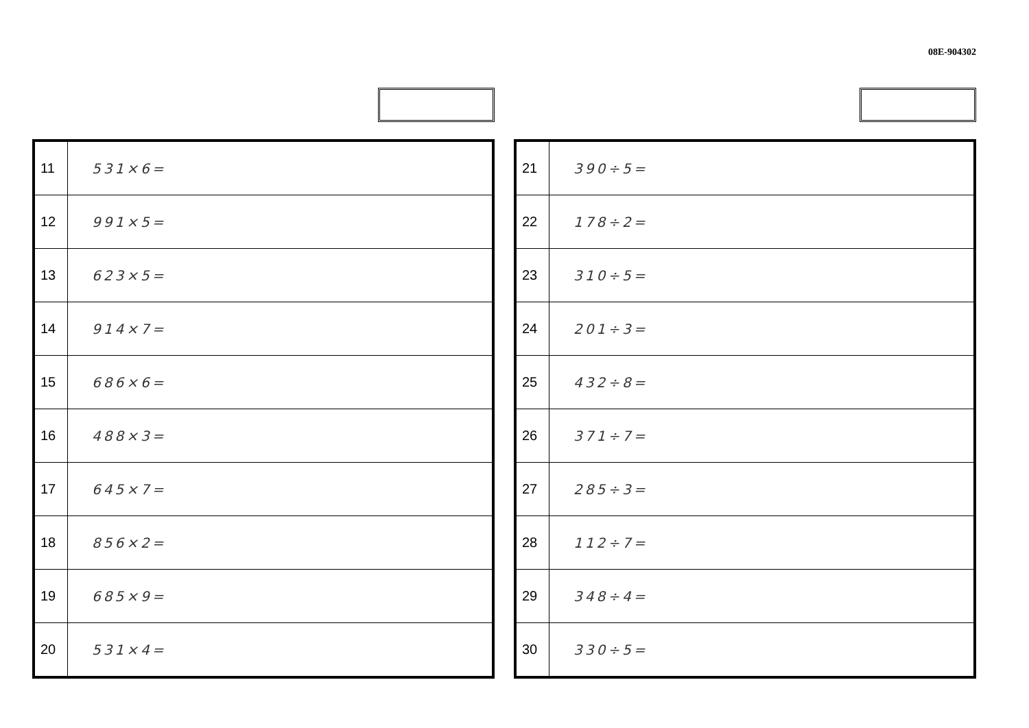08E-904302
| 11 | 531×6= |
| 12 | 991×5= |
| 13 | 623×5= |
| 14 | 914×7= |
| 15 | 686×6= |
| 16 | 488×3= |
| 17 | 645×7= |
| 18 | 856×2= |
| 19 | 685×9= |
| 20 | 531×4= |
| 21 | 390÷5= |
| 22 | 178÷2= |
| 23 | 310÷5= |
| 24 | 201÷3= |
| 25 | 432÷8= |
| 26 | 371÷7= |
| 27 | 285÷3= |
| 28 | 112÷7= |
| 29 | 348÷4= |
| 30 | 330÷5= |